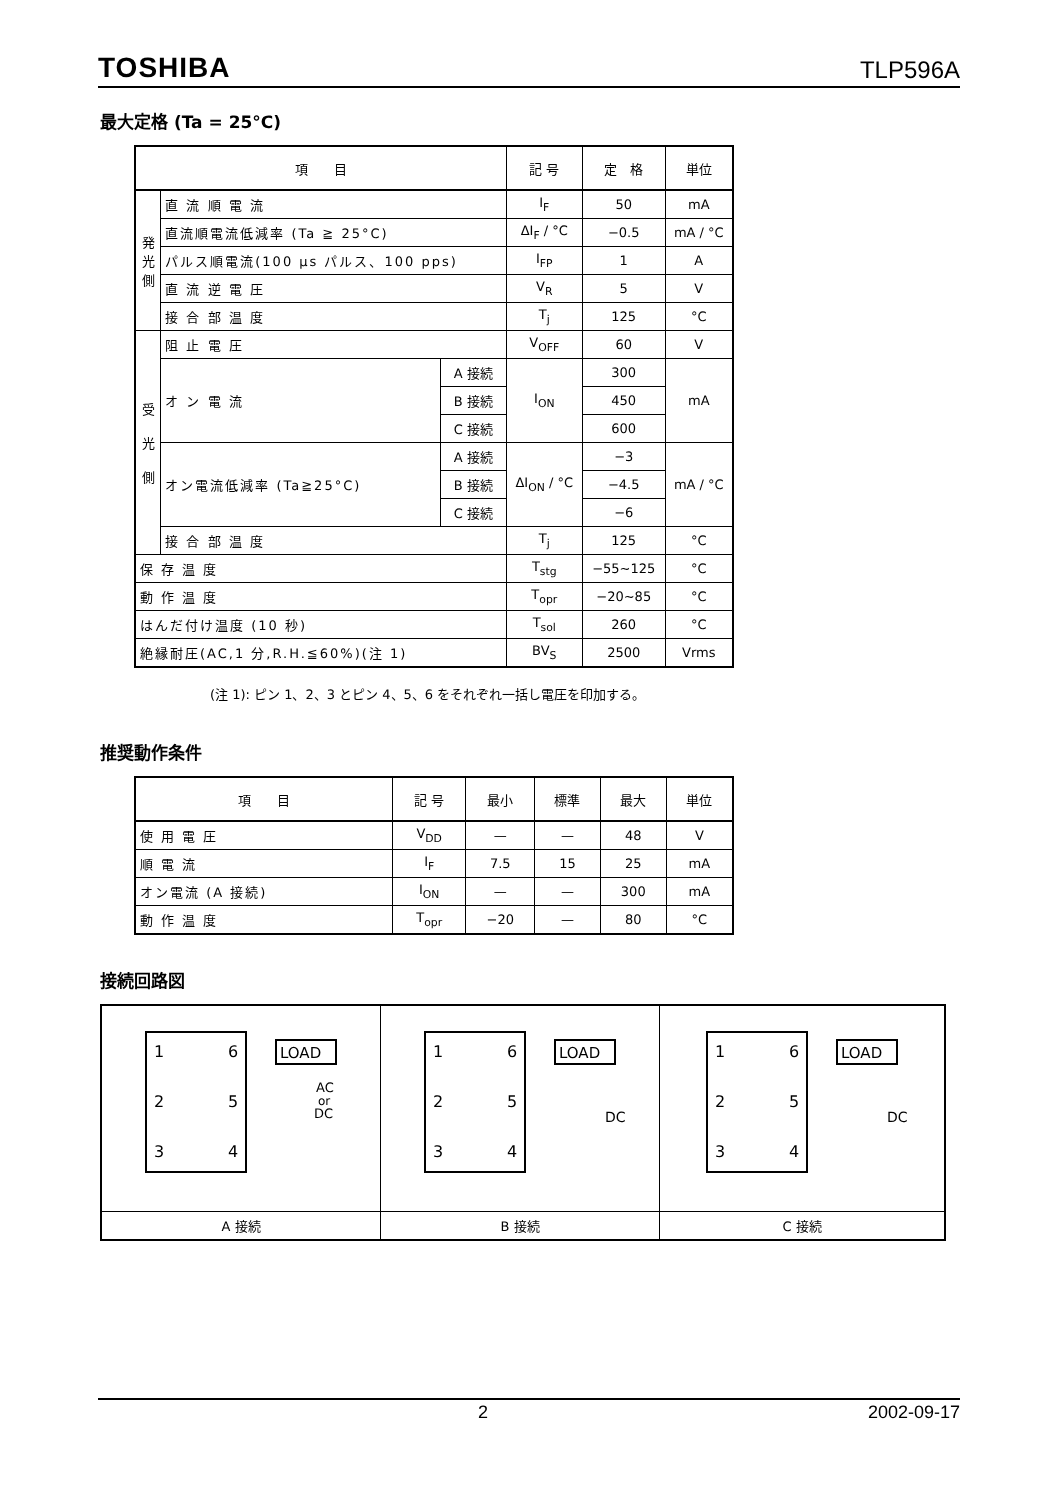TOSHIBA TLP596A
最大定格 (Ta = 25°C)
| 項 目 | | | 記 号 | 定 格 | 単位 |
| --- | --- | --- | --- | --- | --- |
| 発 光 側 | 直 流 順 電 流 | | I<sub>F</sub> | 50 | mA |
| | 直流順電流低減率 (Ta ≧ 25°C) | | ΔI<sub>F</sub> / °C | −0.5 | mA / °C |
| | パルス順電流(100 μs パルス、100 pps) | | I<sub>FP</sub> | 1 | A |
| | 直 流 逆 電 圧 | | V<sub>R</sub> | 5 | V |
| | 接 合 部 温 度 | | T<sub>j</sub> | 125 | °C |
| 受 光 側 | 阻 止 電 圧 | | V<sub>OFF</sub> | 60 | V |
| | オ ン 電 流 | A 接続 | I<sub>ON</sub> | 300 | mA |
| | | B 接続 | | 450 | |
| | | C 接続 | | 600 | |
| | オン電流低減率 (Ta≧25°C) | A 接続 | ΔI<sub>ON</sub> / °C | −3 | mA / °C |
| | | B 接続 | | −4.5 | |
| | | C 接続 | | −6 | |
| | 接 合 部 温 度 | | T<sub>j</sub> | 125 | °C |
| 保 存 温 度 | | | T<sub>stg</sub> | −55~125 | °C |
| 動 作 温 度 | | | T<sub>opr</sub> | −20~85 | °C |
| はんだ付け温度 (10 秒) | | | T<sub>sol</sub> | 260 | °C |
| 絶縁耐圧(AC,1 分,R.H.≦60%)(注 1) | | | BV<sub>S</sub> | 2500 | Vrms |
(注 1): ピン 1、2、3 とピン 4、5、6 をそれぞれ一括し電圧を印加する。
推奨動作条件
| 項 目 | 記 号 | 最小 | 標準 | 最大 | 単位 |
| --- | --- | --- | --- | --- | --- |
| 使 用 電 圧 | V<sub>DD</sub> | — | — | 48 | V |
| 順 電 流 | I<sub>F</sub> | 7.5 | 15 | 25 | mA |
| オン電流 (A 接続) | I<sub>ON</sub> | — | — | 300 | mA |
| 動 作 温 度 | T<sub>opr</sub> | −20 | — | 80 | °C |
接続回路図
| 1 2 3 6 5 4 LOAD AC or DC | 1 2 3 6 5 4 LOAD DC | 1 2 3 6 5 4 LOAD DC |
| A 接続 | B 接続 | C 接続 |
2 2002-09-17